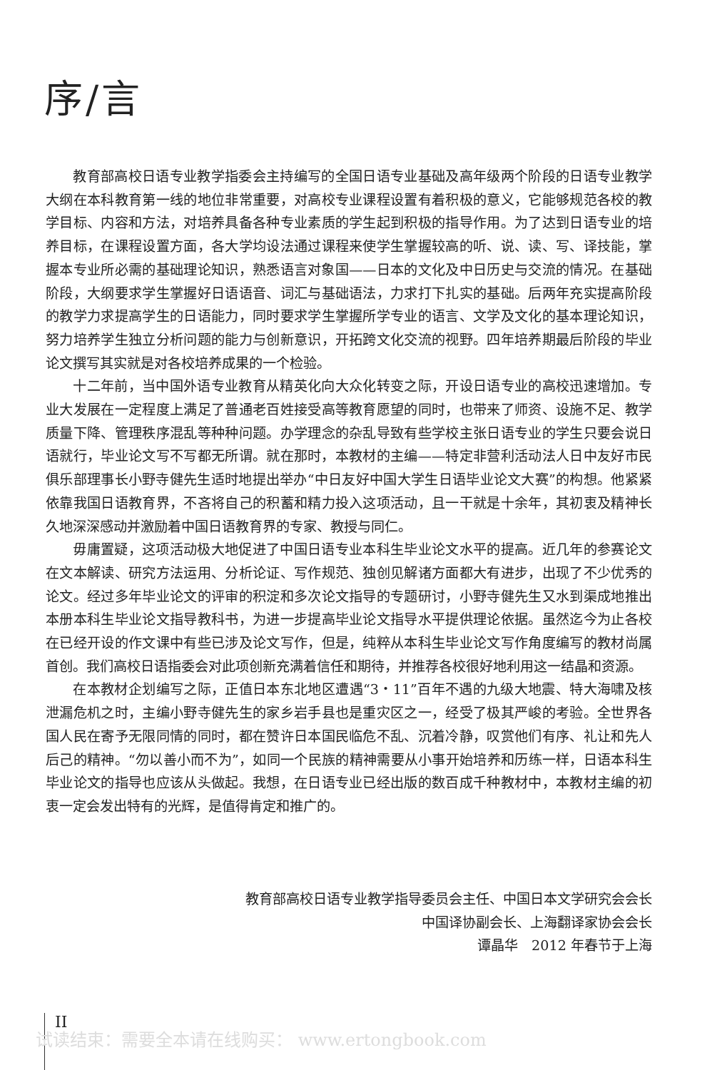序/言
教育部高校日语专业教学指委会主持编写的全国日语专业基础及高年级两个阶段的日语专业教学大纲在本科教育第一线的地位非常重要，对高校专业课程设置有着积极的意义，它能够规范各校的教学目标、内容和方法，对培养具备各种专业素质的学生起到积极的指导作用。为了达到日语专业的培养目标，在课程设置方面，各大学均设法通过课程来使学生掌握较高的听、说、读、写、译技能，掌握本专业所必需的基础理论知识，熟悉语言对象国——日本的文化及中日历史与交流的情况。在基础阶段，大纲要求学生掌握好日语语音、词汇与基础语法，力求打下扎实的基础。后两年充实提高阶段的教学力求提高学生的日语能力，同时要求学生掌握所学专业的语言、文学及文化的基本理论知识，努力培养学生独立分析问题的能力与创新意识，开拓跨文化交流的视野。四年培养期最后阶段的毕业论文撰写其实就是对各校培养成果的一个检验。
十二年前，当中国外语专业教育从精英化向大众化转变之际，开设日语专业的高校迅速增加。专业大发展在一定程度上满足了普通老百姓接受高等教育愿望的同时，也带来了师资、设施不足、教学质量下降、管理秩序混乱等种种问题。办学理念的杂乱导致有些学校主张日语专业的学生只要会说日语就行，毕业论文写不写都无所谓。就在那时，本教材的主编——特定非营利活动法人日中友好市民俱乐部理事长小野寺健先生适时地提出举办“中日友好中国大学生日语毕业论文大赛”的构想。他紧紧依靠我国日语教育界，不吝将自己的积蓄和精力投入这项活动，且一干就是十余年，其初衷及精神长久地深深感动并激励着中国日语教育界的专家、教授与同仁。
毋庸置疑，这项活动极大地促进了中国日语专业本科生毕业论文水平的提高。近几年的参赛论文在文本解读、研究方法运用、分析论证、写作规范、独创见解诸方面都大有进步，出现了不少优秀的论文。经过多年毕业论文的评审的积淀和多次论文指导的专题研讨，小野寺健先生又水到渠成地推出本册本科生毕业论文指导教科书，为进一步提高毕业论文指导水平提供理论依据。虽然迄今为止各校在已经开设的作文课中有些已涉及论文写作，但是，纯粹从本科生毕业论文写作角度编写的教材尚属首创。我们高校日语指委会对此项创新充满着信任和期待，并推荐各校很好地利用这一结晶和资源。
在本教材企划编写之际，正值日本东北地区遭遇“3・11”百年不遇的九级大地震、特大海啸及核泄漏危机之时，主编小野寺健先生的家乡岩手县也是重灾区之一，经受了极其严峻的考验。全世界各国人民在寄予无限同情的同时，都在赞许日本国民临危不乱、沉着冷静，叹赏他们有序、礼让和先人后己的精神。“勿以善小而不为”，如同一个民族的精神需要从小事开始培养和历练一样，日语本科生毕业论文的指导也应该从头做起。我想，在日语专业已经出版的数百成千种教材中，本教材主编的初衷一定会发出特有的光辉，是值得肯定和推广的。
教育部高校日语专业教学指导委员会主任、中国日本文学研究会会长
中国译协副会长、上海翻译家协会会长
谭晶华　2012 年春节于上海
II
试读结束：需要全本请在线购买： www.ertongbook.com